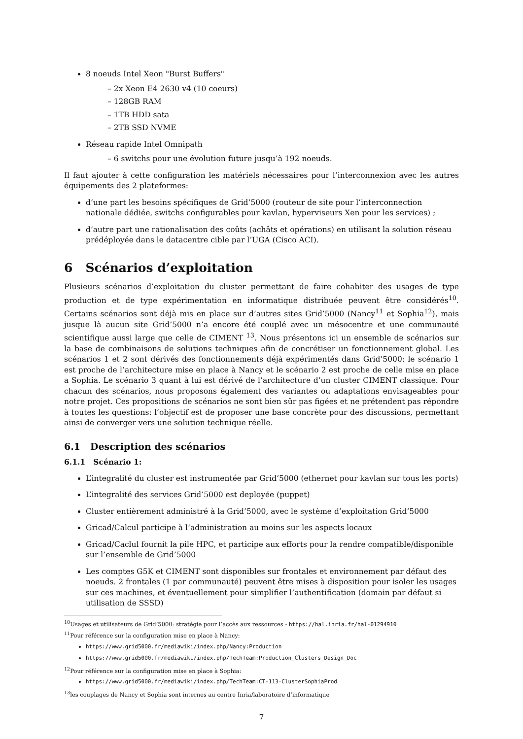8 noeuds Intel Xeon "Burst Buffers"
– 2x Xeon E4 2630 v4 (10 coeurs)
– 128GB RAM
– 1TB HDD sata
– 2TB SSD NVME
Réseau rapide Intel Omnipath
– 6 switchs pour une évolution future jusqu’à 192 noeuds.
Il faut ajouter à cette configuration les matériels nécessaires pour l’interconnexion avec les autres équipements des 2 plateformes:
d’une part les besoins spécifiques de Grid’5000 (routeur de site pour l’interconnection nationale dédiée, switchs configurables pour kavlan, hyperviseurs Xen pour les services) ;
d’autre part une rationalisation des coûts (achâts et opérations) en utilisant la solution réseau prédéployée dans le datacentre cible par l’UGA (Cisco ACI).
6 Scénarios d’exploitation
Plusieurs scénarios d’exploitation du cluster permettant de faire cohabiter des usages de type production et de type expérimentation en informatique distribuée peuvent être considérés<sup>10</sup>. Certains scénarios sont déjà mis en place sur d’autres sites Grid’5000 (Nancy<sup>11</sup> et Sophia<sup>12</sup>), mais jusque là aucun site Grid’5000 n’a encore été couplé avec un mésocentre et une communauté scientifique aussi large que celle de CIMENT <sup>13</sup>. Nous présentons ici un ensemble de scénarios sur la base de combinaisons de solutions techniques afin de concrétiser un fonctionnement global. Les scénarios 1 et 2 sont dérivés des fonctionnements déjà expérimentés dans Grid’5000: le scénario 1 est proche de l’architecture mise en place à Nancy et le scénario 2 est proche de celle mise en place a Sophia. Le scénario 3 quant à lui est dérivé de l’architecture d’un cluster CIMENT classique. Pour chacun des scénarios, nous proposons également des variantes ou adaptations envisageables pour notre projet. Ces propositions de scénarios ne sont bien sûr pas figées et ne prétendent pas répondre à toutes les questions: l’objectif est de proposer une base concrète pour des discussions, permettant ainsi de converger vers une solution technique réelle.
6.1 Description des scénarios
6.1.1 Scénario 1:
L’integralité du cluster est instrumentée par Grid’5000 (ethernet pour kavlan sur tous les ports)
L’integralité des services Grid’5000 est deployée (puppet)
Cluster entièrement administré à la Grid’5000, avec le système d’exploitation Grid’5000
Gricad/Calcul participe à l’administration au moins sur les aspects locaux
Gricad/Caclul fournit la pile HPC, et participe aux efforts pour la rendre compatible/disponible sur l’ensemble de Grid’5000
Les comptes G5K et CIMENT sont disponibles sur frontales et environnement par défaut des noeuds. 2 frontales (1 par communauté) peuvent être mises à disposition pour isoler les usages sur ces machines, et éventuellement pour simplifier l’authentification (domain par défaut si utilisation de SSSD)
<sup>10</sup> Usages et utilisateurs de Grid’5000: stratégie pour l’accès aux ressources - https://hal.inria.fr/hal-01294910
<sup>11</sup> Pour référence sur la configuration mise en place à Nancy:
https://www.grid5000.fr/mediawiki/index.php/Nancy:Production
https://www.grid5000.fr/mediawiki/index.php/TechTeam:Production_Clusters_Design_Doc
<sup>12</sup> Pour référence sur la configuration mise en place à Sophia:
https://www.grid5000.fr/mediawiki/index.php/TechTeam:CT-113-ClusterSophiaProd
<sup>13</sup> les couplages de Nancy et Sophia sont internes au centre Inria/laboratoire d’informatique
7